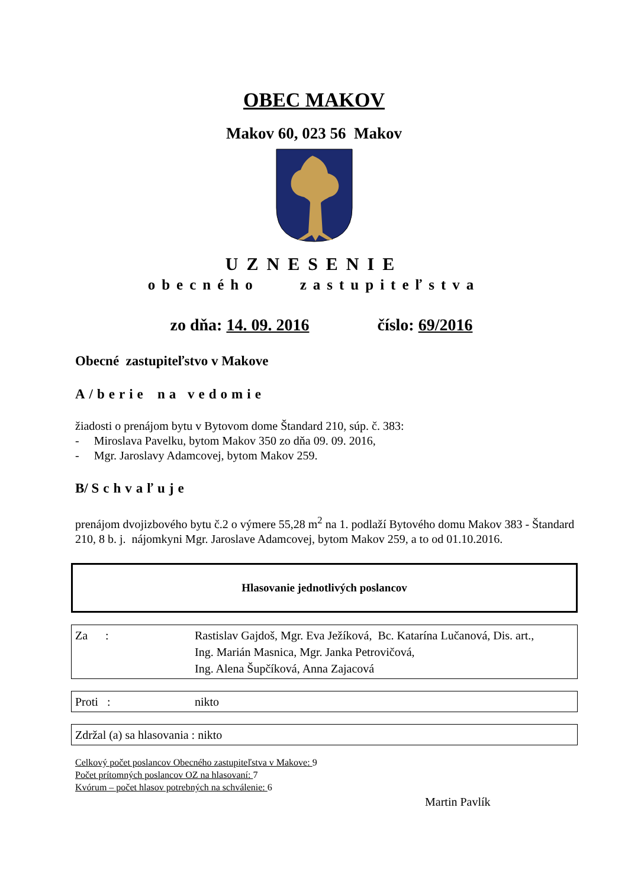OBEC MAKOV
Makov 60, 023 56 Makov
UZNESENIE
obecného zastupiteľstva
zo dňa: 14. 09. 2016 číslo: 69/2016
Obecné zastupiteľstvo v Makove
A/berie na vedomie
žiadosti o prenájom bytu v Bytovom dome Štandard 210, súp. č. 383:
- Miroslava Pavelku, bytom Makov 350 zo dňa 09. 09. 2016,
- Mgr. Jaroslavy Adamcovej, bytom Makov 259.
B/ Schvaľuje
prenájom dvojizbového bytu č.2 o výmere 55,28 m<sup>2</sup> na 1. podlaží Bytového domu Makov 383 - Štandard 210, 8 b. j. nájomkyni Mgr. Jaroslave Adamcovej, bytom Makov 259, a to od 01.10.2016.
Hlasovanie jednotlivých poslancov
| Za : | Rastislav Gajdoš, Mgr. Eva Ježíková, Bc. Katarína Lučanová, Dis. art., Ing. Marián Masnica, Mgr. Janka Petrovičová, Ing. Alena Šupčíková, Anna Zajacová |
| Proti : | nikto |
| Zdržal (a) sa hlasovania : nikto |
Celkový počet poslancov Obecného zastupiteľstva v Makove: 9
Počet prítomných poslancov OZ na hlasovaní: 7
Kvórum – počet hlasov potrebných na schválenie: 6
Martin Pavlík